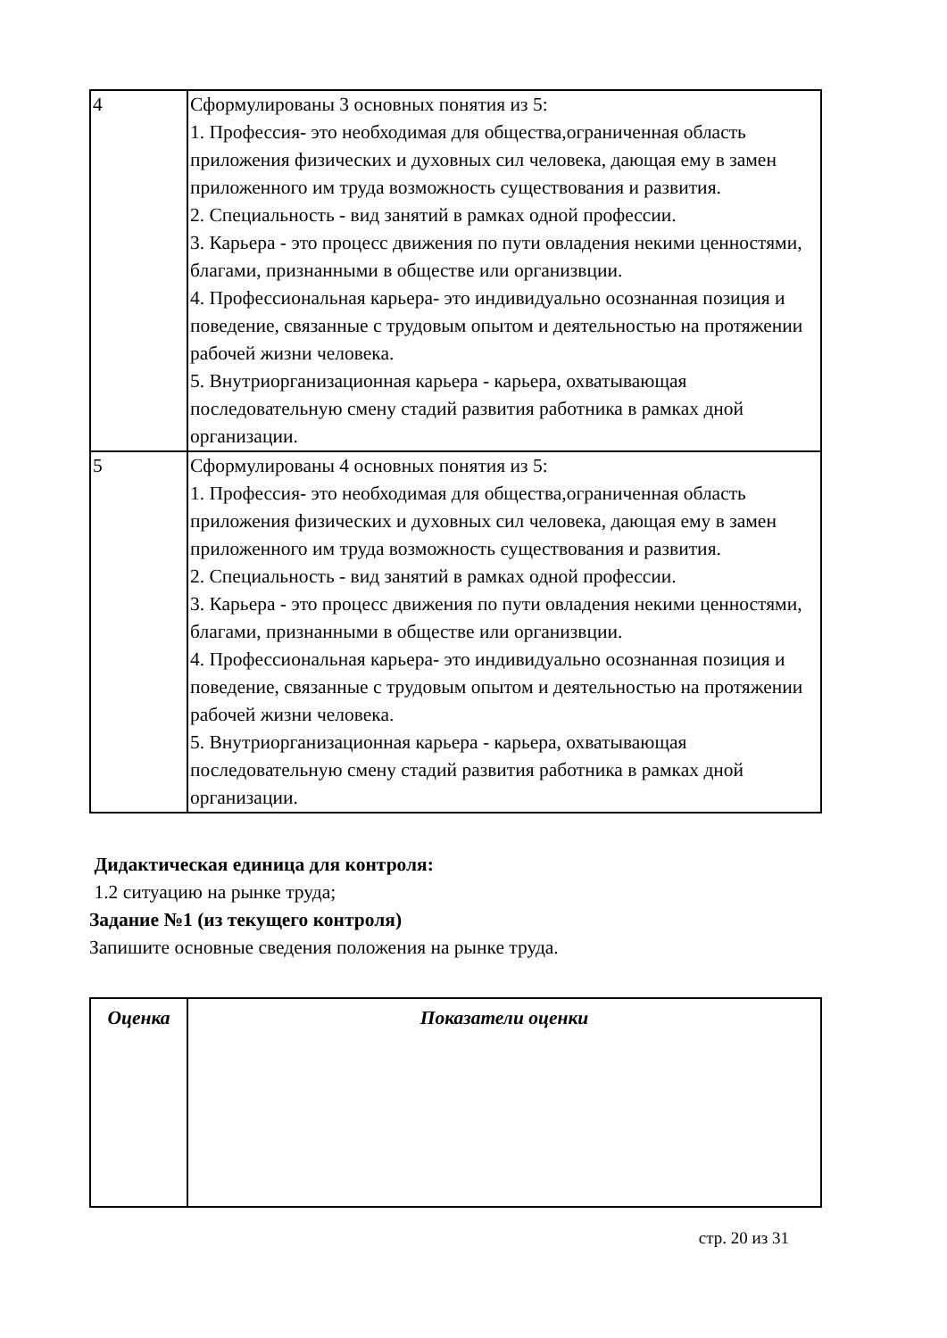| 4 | Сформулированы 3 основных понятия из 5: 1. Профессия- это необходимая для общества,ограниченная область приложения физических и духовных сил человека, дающая ему в замен приложенного им труда возможность существования и развития. 2. Специальность - вид занятий в рамках одной профессии. 3. Карьера - это процесс движения по пути овладения некими ценностями, благами, признанными в обществе или организвции. 4. Профессиональная карьера- это индивидуально осознанная позиция и поведение, связанные с трудовым опытом и деятельностью на протяжении рабочей жизни человека. 5. Внутриорганизационная карьера - карьера, охватывающая последовательную смену стадий развития работника в рамках дной организации. |
| 5 | Сформулированы 4 основных понятия из 5: 1. Профессия- это необходимая для общества,ограниченная область приложения физических и духовных сил человека, дающая ему в замен приложенного им труда возможность существования и развития. 2. Специальность - вид занятий в рамках одной профессии. 3. Карьера - это процесс движения по пути овладения некими ценностями, благами, признанными в обществе или организвции. 4. Профессиональная карьера- это индивидуально осознанная позиция и поведение, связанные с трудовым опытом и деятельностью на протяжении рабочей жизни человека. 5. Внутриорганизационная карьера - карьера, охватывающая последовательную смену стадий развития работника в рамках дной организации. |
Дидактическая единица для контроля:
1.2 ситуацию на рынке труда;
Задание №1 (из текущего контроля)
Запишите основные сведения положения на рынке труда.
| Оценка | Показатели оценки |
| --- | --- |
стр. 20 из 31